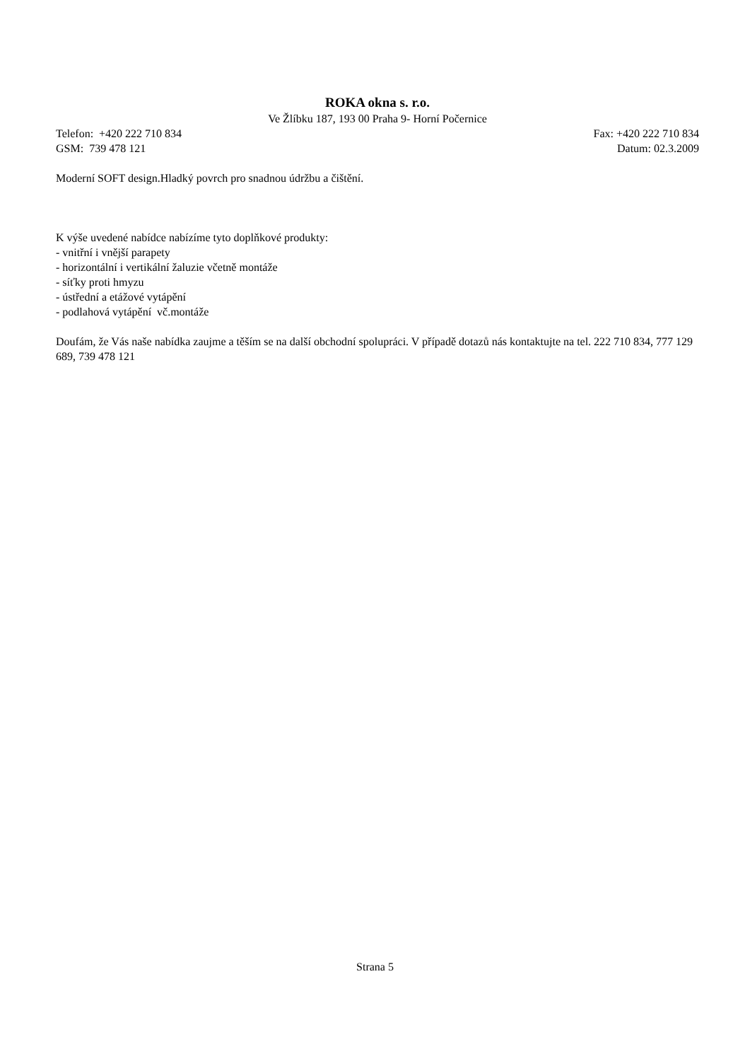ROKA okna s. r.o.
Ve Žlíbku 187, 193 00 Praha 9- Horní Počernice
Telefon: +420 222 710 834 Fax: +420 222 710 834
GSM: 739 478 121 Datum: 02.3.2009
Moderní SOFT design.Hladký povrch pro snadnou údržbu a čištění.
K výše uvedené nabídce nabízíme tyto doplňkové produkty:
- vnitřní i vnější parapety
- horizontální i vertikální žaluzie včetně montáže
- síťky proti hmyzu
- ústřední a etážové vytápění
- podlahová vytápění vč.montáže
Doufám, že Vás naše nabídka zaujme a těším se na další obchodní spolupráci. V případě dotazů nás kontaktujte na tel. 222 710 834, 777 129 689, 739 478 121
Strana 5